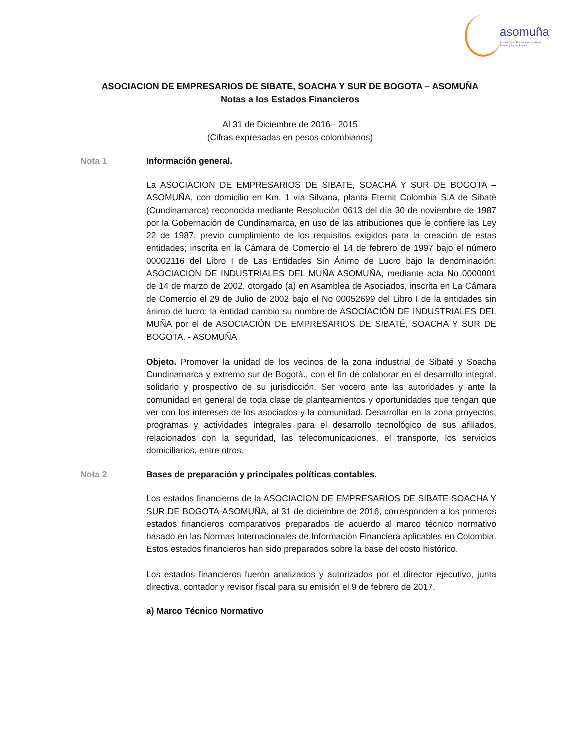asomuña
Asociación de Empresarios de Sibaté, Soacha y Sur de Bogotá
ASOCIACION DE EMPRESARIOS DE SIBATE, SOACHA Y SUR DE BOGOTA – ASOMUÑA
Notas a los Estados Financieros
Al 31 de Diciembre de 2016 - 2015
(Cifras expresadas en pesos colombianos)
Nota 1 Información general.
La ASOCIACION DE EMPRESARIOS DE SIBATE, SOACHA Y SUR DE BOGOTA – ASOMUÑA, con domicilio en Km. 1 vía Silvana, planta Eternit Colombia S.A de Sibaté (Cundinamarca) reconocida mediante Resolución 0613 del día 30 de noviembre de 1987 por la Gobernación de Cundinamarca, en uso de las atribuciones que le confiere las Ley 22 de 1987, previo cumplimiento de los requisitos exigidos para la creación de estas entidades; inscrita en la Cámara de Comercio el 14 de febrero de 1997 bajo el número 00002116 del Libro I de Las Entidades Sin Ánimo de Lucro bajo la denominación: ASOCIACION DE INDUSTRIALES DEL MUÑA ASOMUÑA, mediante acta No 0000001 de 14 de marzo de 2002, otorgado (a) en Asamblea de Asociados, inscrita en La Cámara de Comercio el 29 de Julio de 2002 bajo el No 00052699 del Libro I de la entidades sin ánimo de lucro; la entidad cambio su nombre de ASOCIACIÓN DE INDUSTRIALES DEL MUÑA por el de ASOCIACIÓN DE EMPRESARIOS DE SIBATÉ, SOACHA Y SUR DE BOGOTA. - ASOMUÑA
Objeto. Promover la unidad de los vecinos de la zona industrial de Sibaté y Soacha Cundinamarca y extremo sur de Bogotá., con el fin de colaborar en el desarrollo integral, solidario y prospectivo de su jurisdicción. Ser vocero ante las autoridades y ante la comunidad en general de toda clase de planteamientos y oportunidades que tengan que ver con los intereses de los asociados y la comunidad. Desarrollar en la zona proyectos, programas y actividades integrales para el desarrollo tecnológico de sus afiliados, relacionados con la seguridad, las telecomunicaciones, el transporte, los servicios domiciliarios, entre otros.
Nota 2 Bases de preparación y principales políticas contables.
Los estados financieros de la ASOCIACION DE EMPRESARIOS DE SIBATE SOACHA Y SUR DE BOGOTA-ASOMUÑA, al 31 de diciembre de 2016, corresponden a los primeros estados financieros comparativos preparados de acuerdo al marco técnico normativo basado en las Normas Internacionales de Información Financiera aplicables en Colombia. Estos estados financieros han sido preparados sobre la base del costo histórico.
Los estados financieros fueron analizados y autorizados por el director ejecutivo, junta directiva, contador y revisor fiscal para su emisión el 9 de febrero de 2017.
a) Marco Técnico Normativo